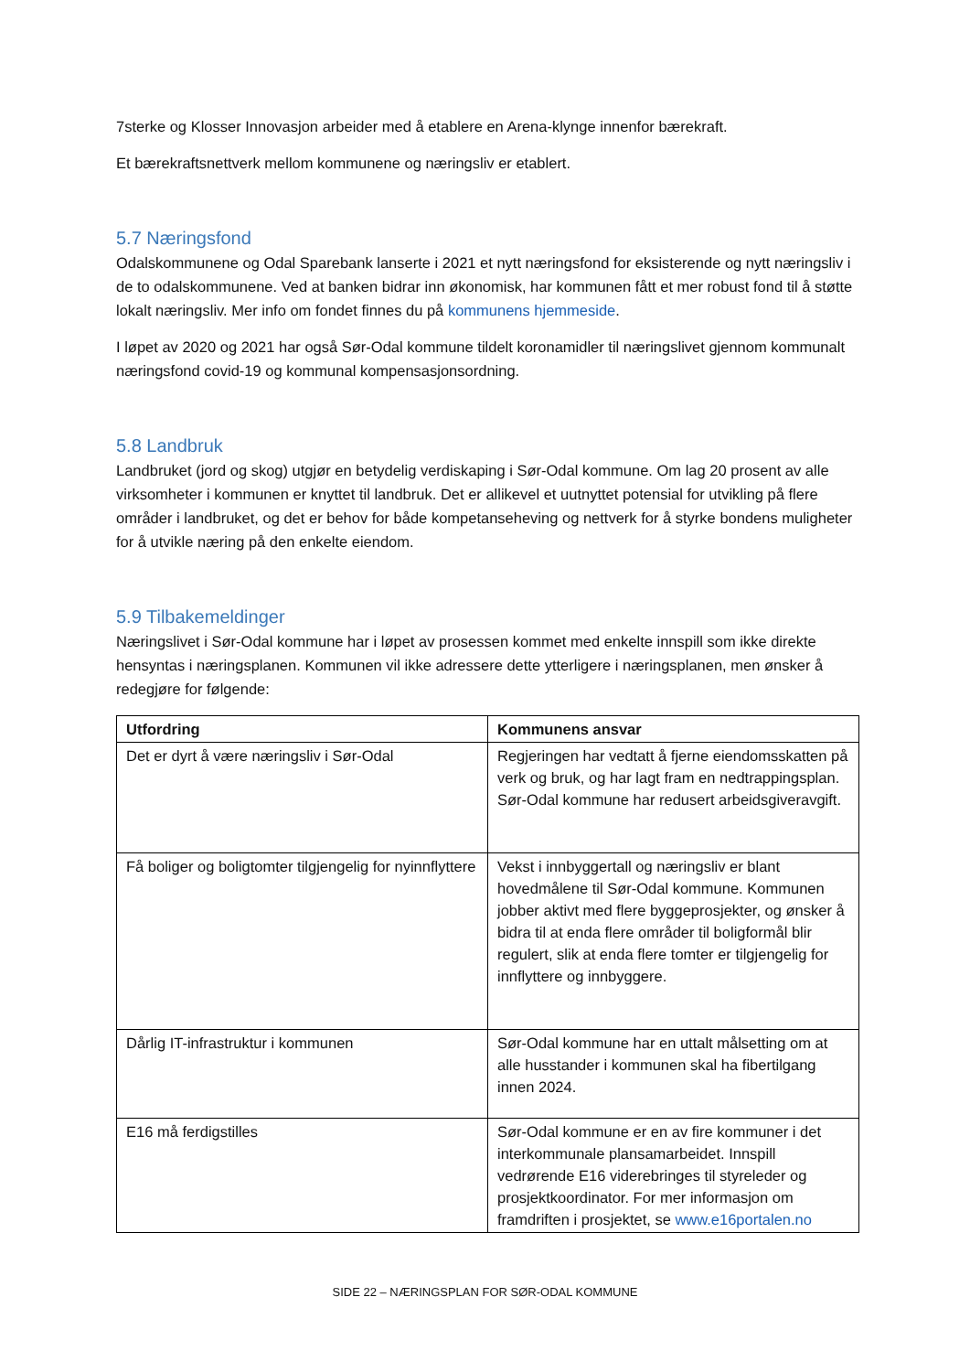7sterke og Klosser Innovasjon arbeider med å etablere en Arena-klynge innenfor bærekraft.
Et bærekraftsnettverk mellom kommunene og næringsliv er etablert.
5.7 Næringsfond
Odalskommunene og Odal Sparebank lanserte i 2021 et nytt næringsfond for eksisterende og nytt næringsliv i de to odalskommunene. Ved at banken bidrar inn økonomisk, har kommunen fått et mer robust fond til å støtte lokalt næringsliv. Mer info om fondet finnes du på kommunens hjemmeside.
I løpet av 2020 og 2021 har også Sør-Odal kommune tildelt koronamidler til næringslivet gjennom kommunalt næringsfond covid-19 og kommunal kompensasjonsordning.
5.8 Landbruk
Landbruket (jord og skog) utgjør en betydelig verdiskaping i Sør-Odal kommune. Om lag 20 prosent av alle virksomheter i kommunen er knyttet til landbruk. Det er allikevel et uutnyttet potensial for utvikling på flere områder i landbruket, og det er behov for både kompetanseheving og nettverk for å styrke bondens muligheter for å utvikle næring på den enkelte eiendom.
5.9 Tilbakemeldinger
Næringslivet i Sør-Odal kommune har i løpet av prosessen kommet med enkelte innspill som ikke direkte hensyntas i næringsplanen. Kommunen vil ikke adressere dette ytterligere i næringsplanen, men ønsker å redegjøre for følgende:
| Utfordring | Kommunens ansvar |
| --- | --- |
| Det er dyrt å være næringsliv i Sør-Odal | Regjeringen har vedtatt å fjerne eiendomsskatten på verk og bruk, og har lagt fram en nedtrappingsplan. Sør-Odal kommune har redusert arbeidsgiveravgift. |
| Få boliger og boligtomter tilgjengelig for nyinnflyttere | Vekst i innbyggertall og næringsliv er blant hovedmålene til Sør-Odal kommune. Kommunen jobber aktivt med flere byggeprosjekter, og ønsker å bidra til at enda flere områder til boligformål blir regulert, slik at enda flere tomter er tilgjengelig for innflyttere og innbyggere. |
| Dårlig IT-infrastruktur i kommunen | Sør-Odal kommune har en uttalt målsetting om at alle husstander i kommunen skal ha fibertilgang innen 2024. |
| E16 må ferdigstilles | Sør-Odal kommune er en av fire kommuner i det interkommunale plansamarbeidet. Innspill vedrørende E16 viderebringes til styreleder og prosjektkoordinator. For mer informasjon om framdriften i prosjektet, se www.e16portalen.no |
SIDE 22 – NÆRINGSPLAN FOR SØR-ODAL KOMMUNE